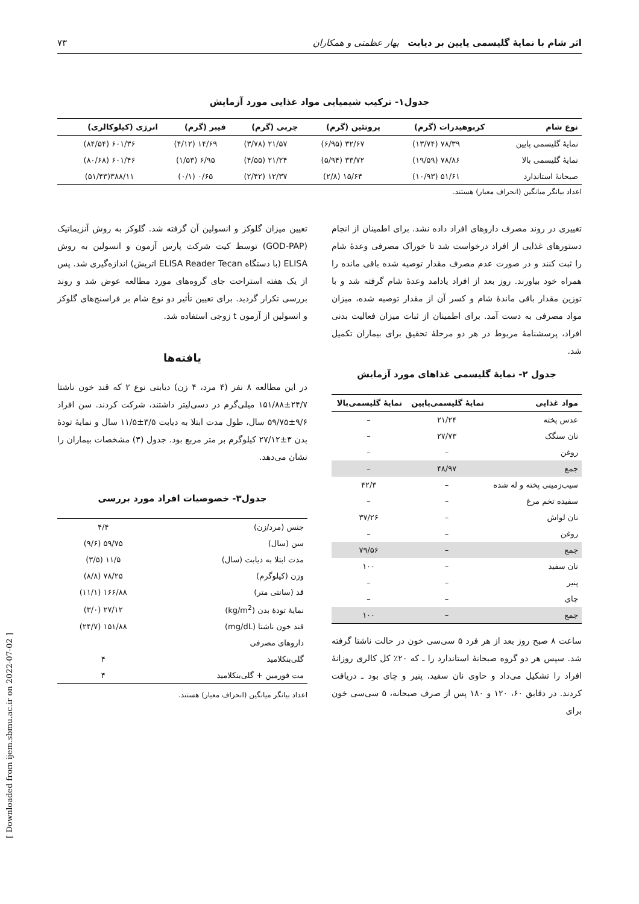اثر شام با نمایهٔ گلیسمی پایین بر دیابت بهار عظمتی و همکاران ۷۳
جدول۱- ترکیب شیمیایی مواد غذایی مورد آزمایش
| نوع شام | کربوهیدرات (گرم) | پروتئین (گرم) | چربی (گرم) | فیبر (گرم) | انرژی (کیلوکالری) |
| --- | --- | --- | --- | --- | --- |
| نمایهٔ گلیسمی پایین | ۷۸/۳۹ (۱۳/۷۴) | ۳۲/۶۷ (۶/۹۵) | ۲۱/۵۷ (۳/۷۸) | ۱۴/۶۹ (۴/۱۲) | ۶۰۱/۳۶ (۸۴/۵۴) |
| نمایهٔ گلیسمی بالا | ۷۸/۸۶ (۱۹/۵۹) | ۳۳/۷۲ (۵/۹۴) | ۲۱/۲۴ (۴/۵۵) | ۶/۹۵ (۱/۵۳) | ۶۰۱/۴۶ (۸۰/۶۸) |
| صبحانهٔ استاندارد | ۵۱/۶۱ (۱۰/۹۳) | ۱۵/۶۴ (۲/۸) | ۱۲/۳۷ (۲/۴۲) | ۰/۶۵ (۰/۱) | ۳۸۸/۱۱(۵۱/۴۳) |
اعداد بیانگر میانگین (انحراف معیار) هستند.
تغییری در روند مصرف داروهای افراد داده نشد. برای اطمینان از انجام دستورهای غذایی از افراد درخواست شد تا خوراک مصرفی وعدهٔ شام را ثبت کنند و در صورت عدم مصرف مقدار توصیه شده باقی مانده را همراه خود بیاورند. روز بعد از افراد یادامد وعدهٔ شام گرفته شد و با توزین مقدار باقی ماندهٔ شام و کسر آن از مقدار توصیه شده، میزان مواد مصرفی به دست آمد. برای اطمینان از ثبات میزان فعالیت بدنی افراد، پرسشنامهٔ مربوط در هر دو مرحلهٔ تحقیق برای بیماران تکمیل شد.
جدول ۲- نمایهٔ گلیسمی غذاهای مورد آزمایش
| مواد غذایی | نمایهٔ گلیسمی‌پایین | نمایهٔ گلیسمی‌بالا |
| --- | --- | --- |
| عدس پخته | ۲۱/۲۴ | – |
| نان سنگک | ۲۷/۷۳ | – |
| روغن | – | – |
| جمع | ۴۸/۹۷ | – |
| سیب‌زمینی پخته و له شده | – | ۴۲/۳ |
| سفیده تخم مرغ | – | – |
| نان لواش | – | ۳۷/۲۶ |
| روغن | – | – |
| جمع | – | ۷۹/۵۶ |
| نان سفید | – | ۱۰۰ |
| پنیر | – | – |
| چای | – | – |
| جمع | – | ۱۰۰ |
ساعت ۸ صبح روز بعد از هر فرد ۵ سی‌سی خون در حالت ناشتا گرفته شد. سپس هر دو گروه صبحانهٔ استاندارد را ـ که ۲۰٪ کل کالری روزانهٔ افراد را تشکیل می‌داد و حاوی نان سفید، پنیر و چای بود ـ دریافت کردند. در دقایق ۶۰، ۱۲۰ و ۱۸۰ پس از صرف صبحانه، ۵ سی‌سی خون برای
تعیین میزان گلوکز و انسولین آن گرفته شد. گلوکز به روش آنزیماتیک (GOD-PAP) توسط کیت شرکت پارس آزمون و انسولین به روش ELISA (با دستگاه ELISA Reader Tecan اتریش) اندازه‌گیری شد. پس از یک هفته استراحت جای گروه‌های مورد مطالعه عوض شد و روند بررسی تکرار گردید. برای تعیین تأثیر دو نوع شام بر فراسنج‌های گلوکز و انسولین از آزمون t زوجی استفاده شد.
یافته‌ها
در این مطالعه ۸ نفر (۴ مرد، ۴ زن) دیابتی نوع ۲ که قند خون ناشتا ۲۴/۷±۱۵۱/۸۸ میلی‌گرم در دسی‌لیتر داشتند، شرکت کردند. سن افراد ۹/۶±۵۹/۷۵ سال، طول مدت ابتلا به دیابت ۳/۵±۱۱/۵ سال و نمایهٔ تودهٔ بدن ۳±۲۷/۱۲ کیلوگرم بر متر مربع بود. جدول (۳) مشخصات بیماران را نشان می‌دهد.
جدول۳- خصوصیات افراد مورد بررسی
| جنس (مرد/زن) | ۴/۴ |
| سن (سال) | ۵۹/۷۵ (۹/۶) |
| مدت ابتلا به دیابت (سال) | ۱۱/۵ (۳/۵) |
| وزن (کیلوگرم) | ۷۸/۲۵ (۸/۸) |
| قد (سانتی متر) | ۱۶۶/۸۸ (۱۱/۱) |
| نمایهٔ تودهٔ بدن (kg/m<sup>2</sup>) | ۲۷/۱۲ (۳/۰) |
| قند خون ناشتا (mg/dL) | ۱۵۱/۸۸ (۲۴/۷) |
| داروهای مصرفی | |
| گلی‌بنکلامید | ۴ |
| مت فورمین + گلی‌بنکلامید | ۴ |
اعداد بیانگر میانگین (انحراف معیار) هستند.
[ Downloaded from ijem.sbmu.ac.ir on 2022-07-02 ]